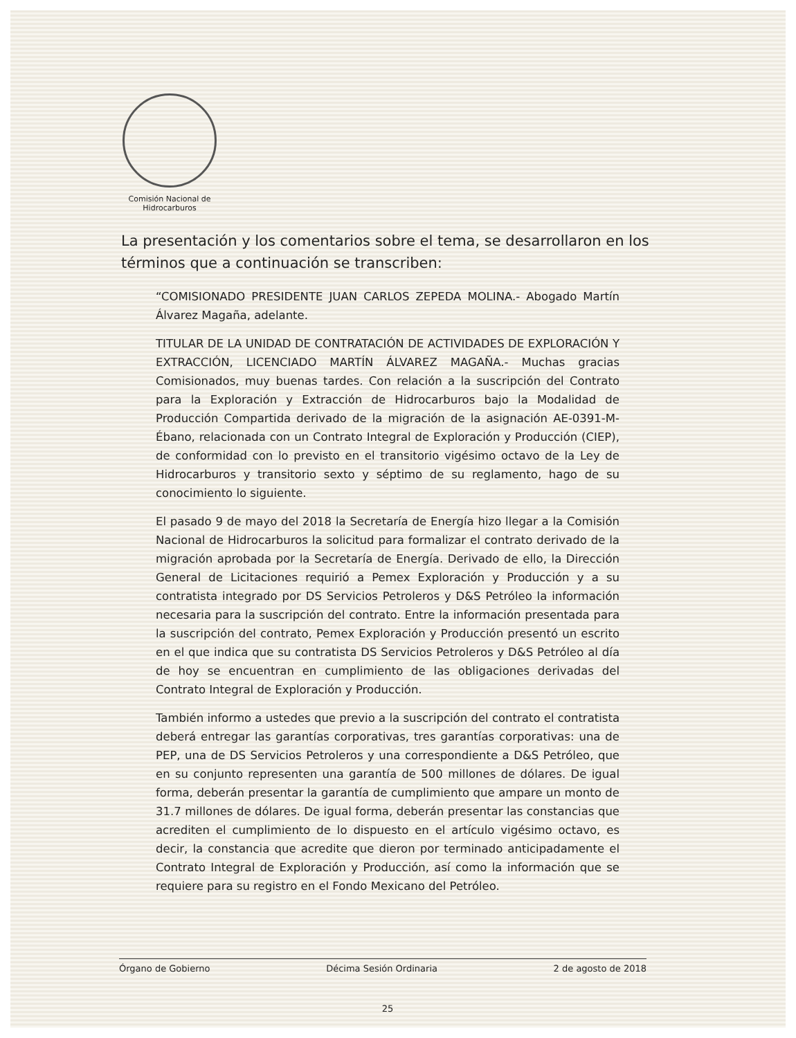Comisión Nacional de
Hidrocarburos
La presentación y los comentarios sobre el tema, se desarrollaron en los términos que a continuación se transcriben:
“COMISIONADO PRESIDENTE JUAN CARLOS ZEPEDA MOLINA.- Abogado Martín Álvarez Magaña, adelante.
TITULAR DE LA UNIDAD DE CONTRATACIÓN DE ACTIVIDADES DE EXPLORACIÓN Y EXTRACCIÓN, LICENCIADO MARTÍN ÁLVAREZ MAGAÑA.- Muchas gracias Comisionados, muy buenas tardes. Con relación a la suscripción del Contrato para la Exploración y Extracción de Hidrocarburos bajo la Modalidad de Producción Compartida derivado de la migración de la asignación AE-0391-M-Ébano, relacionada con un Contrato Integral de Exploración y Producción (CIEP), de conformidad con lo previsto en el transitorio vigésimo octavo de la Ley de Hidrocarburos y transitorio sexto y séptimo de su reglamento, hago de su conocimiento lo siguiente.
El pasado 9 de mayo del 2018 la Secretaría de Energía hizo llegar a la Comisión Nacional de Hidrocarburos la solicitud para formalizar el contrato derivado de la migración aprobada por la Secretaría de Energía. Derivado de ello, la Dirección General de Licitaciones requirió a Pemex Exploración y Producción y a su contratista integrado por DS Servicios Petroleros y D&S Petróleo la información necesaria para la suscripción del contrato. Entre la información presentada para la suscripción del contrato, Pemex Exploración y Producción presentó un escrito en el que indica que su contratista DS Servicios Petroleros y D&S Petróleo al día de hoy se encuentran en cumplimiento de las obligaciones derivadas del Contrato Integral de Exploración y Producción.
También informo a ustedes que previo a la suscripción del contrato el contratista deberá entregar las garantías corporativas, tres garantías corporativas: una de PEP, una de DS Servicios Petroleros y una correspondiente a D&S Petróleo, que en su conjunto representen una garantía de 500 millones de dólares. De igual forma, deberán presentar la garantía de cumplimiento que ampare un monto de 31.7 millones de dólares. De igual forma, deberán presentar las constancias que acrediten el cumplimiento de lo dispuesto en el artículo vigésimo octavo, es decir, la constancia que acredite que dieron por terminado anticipadamente el Contrato Integral de Exploración y Producción, así como la información que se requiere para su registro en el Fondo Mexicano del Petróleo.
Órgano de Gobierno Décima Sesión Ordinaria 2 de agosto de 2018
25